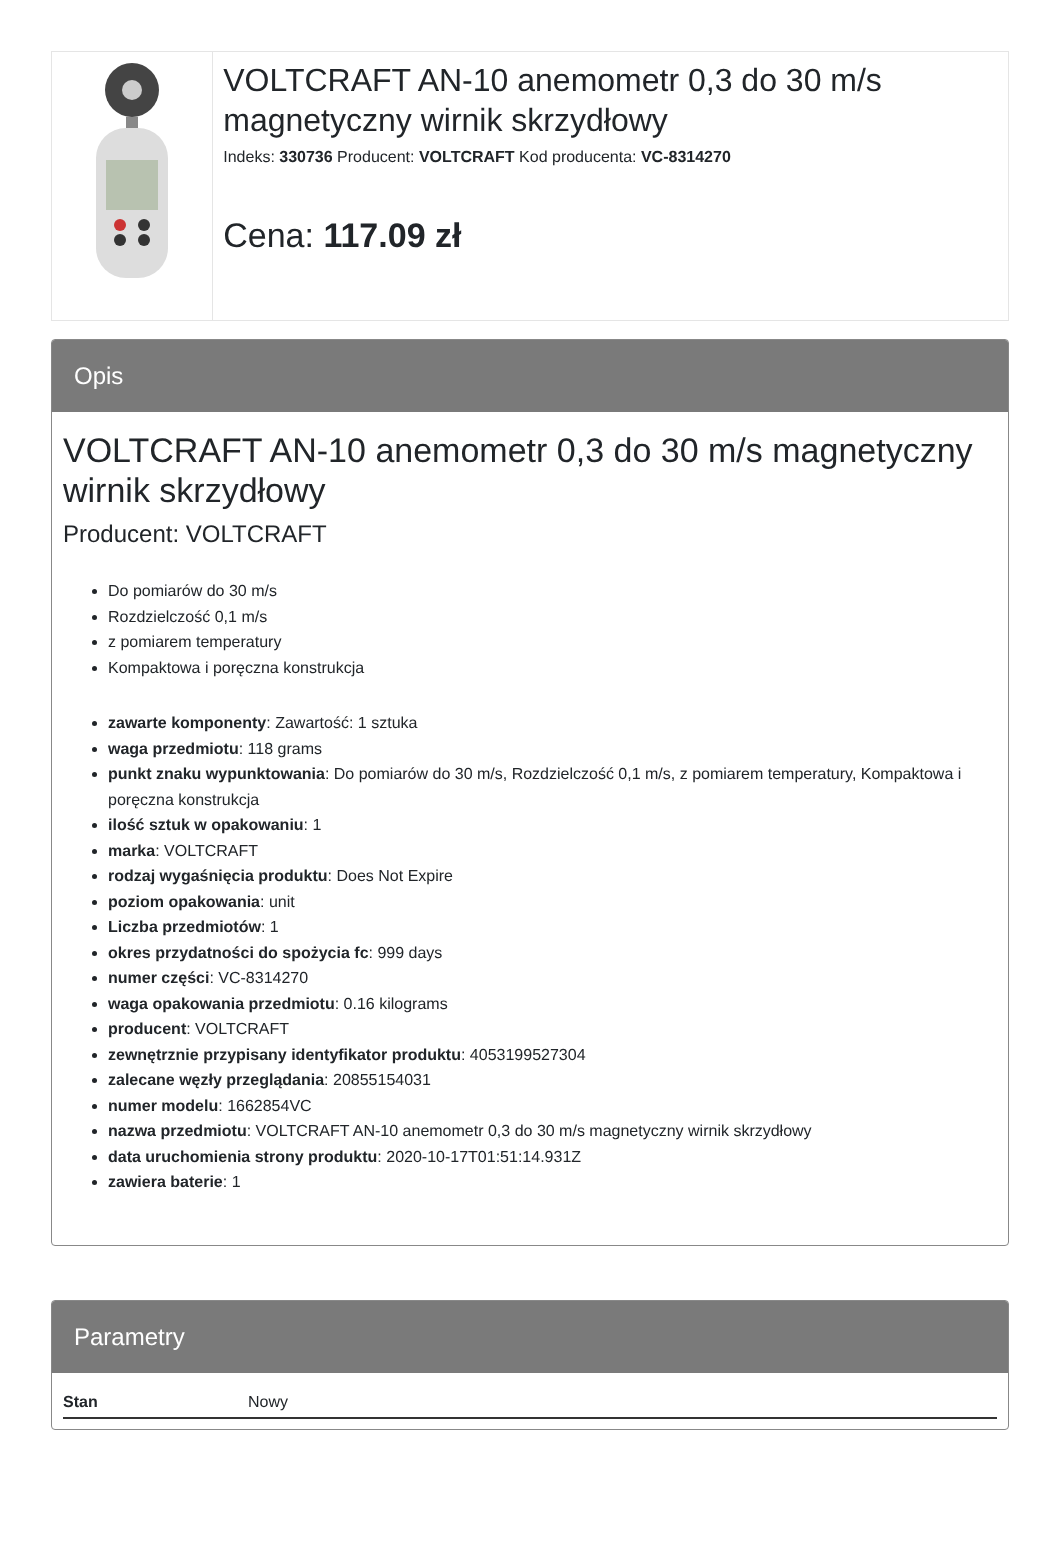VOLTCRAFT AN-10 anemometr 0,3 do 30 m/s magnetyczny wirnik skrzydłowy
Indeks: 330736 Producent: VOLTCRAFT Kod producenta: VC-8314270
Cena: 117.09 zł
Opis
VOLTCRAFT AN-10 anemometr 0,3 do 30 m/s magnetyczny wirnik skrzydłowy
Producent: VOLTCRAFT
Do pomiarów do 30 m/s
Rozdzielczość 0,1 m/s
z pomiarem temperatury
Kompaktowa i poręczna konstrukcja
zawarte komponenty: Zawartość: 1 sztuka
waga przedmiotu: 118 grams
punkt znaku wypunktowania: Do pomiarów do 30 m/s, Rozdzielczość 0,1 m/s, z pomiarem temperatury, Kompaktowa i poręczna konstrukcja
ilość sztuk w opakowaniu: 1
marka: VOLTCRAFT
rodzaj wygaśnięcia produktu: Does Not Expire
poziom opakowania: unit
Liczba przedmiotów: 1
okres przydatności do spożycia fc: 999 days
numer części: VC-8314270
waga opakowania przedmiotu: 0.16 kilograms
producent: VOLTCRAFT
zewnętrznie przypisany identyfikator produktu: 4053199527304
zalecane węzły przeglądania: 20855154031
numer modelu: 1662854VC
nazwa przedmiotu: VOLTCRAFT AN-10 anemometr 0,3 do 30 m/s magnetyczny wirnik skrzydłowy
data uruchomienia strony produktu: 2020-10-17T01:51:14.931Z
zawiera baterie: 1
Parametry
| Stan | Nowy |